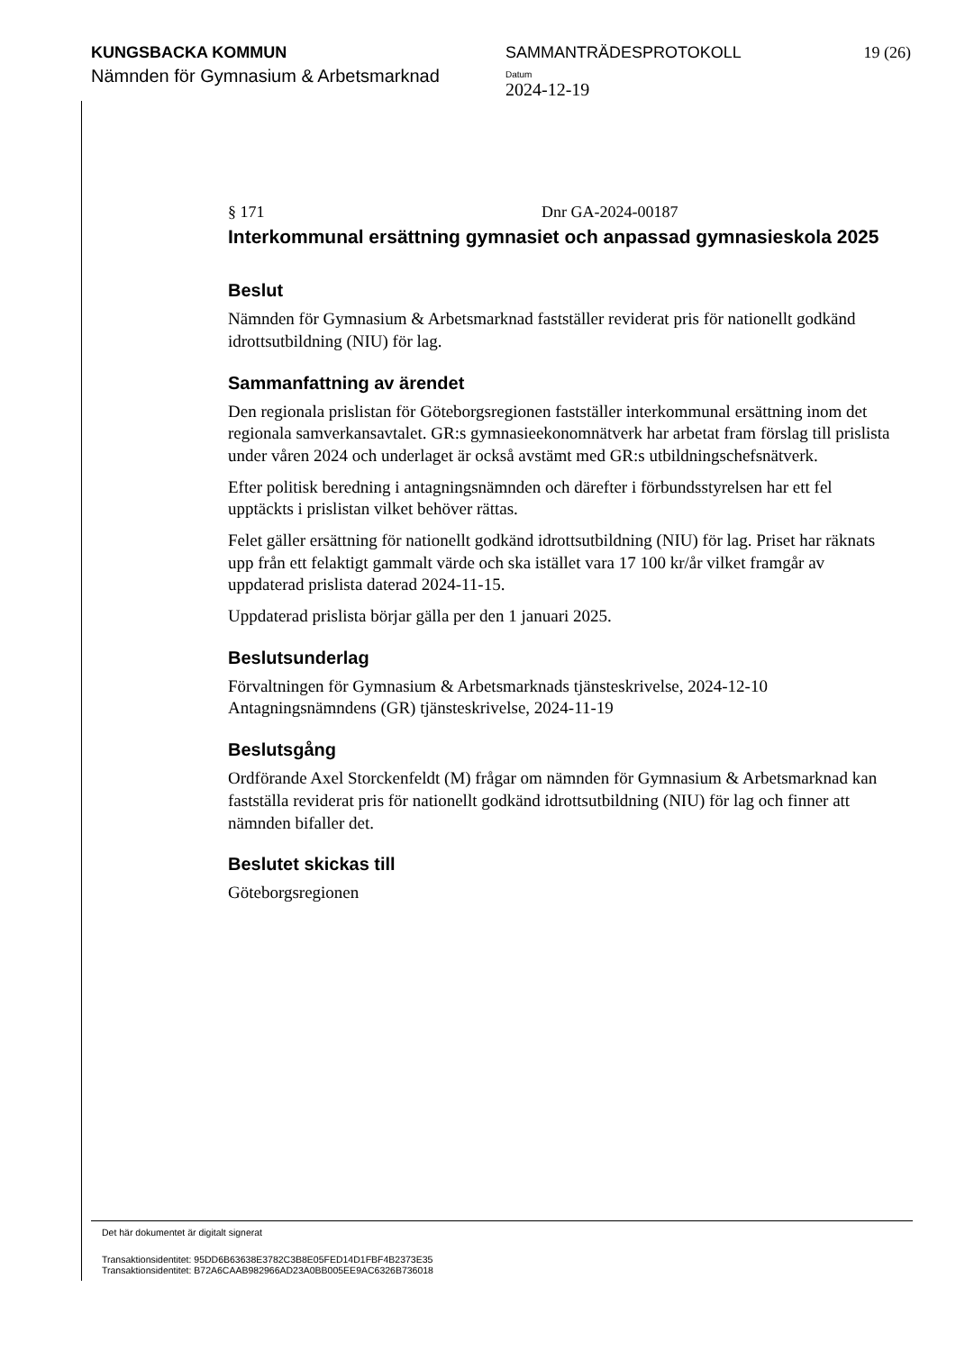KUNGSBACKA KOMMUN
Nämnden för Gymnasium & Arbetsmarknad
SAMMANTRÄDESPROTOKOLL
Datum
2024-12-19
19 (26)
§ 171 Dnr GA-2024-00187
Interkommunal ersättning gymnasiet och anpassad gymnasieskola 2025
Beslut
Nämnden för Gymnasium & Arbetsmarknad fastställer reviderat pris för nationellt godkänd idrottsutbildning (NIU) för lag.
Sammanfattning av ärendet
Den regionala prislistan för Göteborgsregionen fastställer interkommunal ersättning inom det regionala samverkansavtalet. GR:s gymnasieekonomnätverk har arbetat fram förslag till prislista under våren 2024 och underlaget är också avstämt med GR:s utbildningschefsnätverk.
Efter politisk beredning i antagningsnämnden och därefter i förbundsstyrelsen har ett fel upptäckts i prislistan vilket behöver rättas.
Felet gäller ersättning för nationellt godkänd idrottsutbildning (NIU) för lag. Priset har räknats upp från ett felaktigt gammalt värde och ska istället vara 17 100 kr/år vilket framgår av uppdaterad prislista daterad 2024-11-15.
Uppdaterad prislista börjar gälla per den 1 januari 2025.
Beslutsunderlag
Förvaltningen för Gymnasium & Arbetsmarknads tjänsteskrivelse, 2024-12-10
Antagningsnämndens (GR) tjänsteskrivelse, 2024-11-19
Beslutsgång
Ordförande Axel Storckenfeldt (M) frågar om nämnden för Gymnasium & Arbetsmarknad kan fastställa reviderat pris för nationellt godkänd idrottsutbildning (NIU) för lag och finner att nämnden bifaller det.
Beslutet skickas till
Göteborgsregionen
Det här dokumentet är digitalt signerat
Transaktionsidentitet: 95DD6B63638E3782C3B8E05FED14D1FBF4B2373E35
Transaktionsidentitet: B72A6CAAB982966AD23A0BB005EE9AC6326B736018